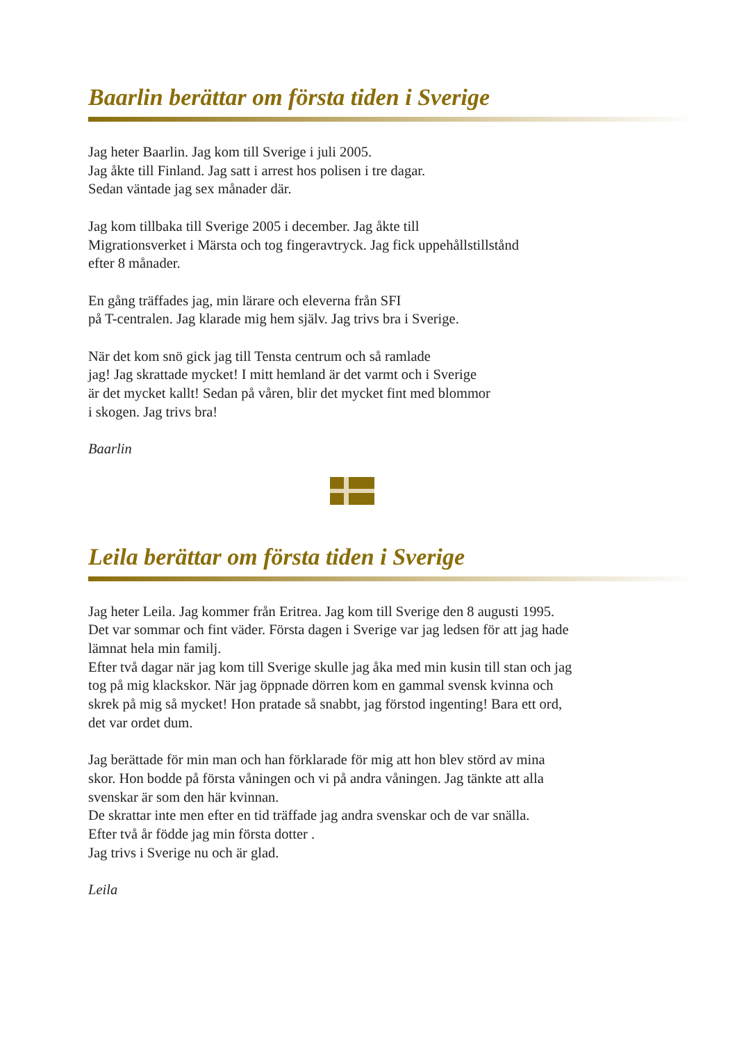Baarlin berättar om första tiden i Sverige
Jag heter Baarlin. Jag kom till Sverige i juli 2005.
Jag åkte till Finland. Jag satt i arrest hos polisen i tre dagar.
Sedan väntade jag sex månader där.
Jag kom tillbaka till Sverige 2005 i december. Jag åkte till
Migrationsverket i Märsta och tog fingeravtryck. Jag fick uppehållstillstånd
efter 8 månader.
En gång träffades jag, min lärare och eleverna från SFI
på T-centralen. Jag klarade mig hem själv. Jag trivs bra i Sverige.
När det kom snö gick jag till Tensta centrum och så ramlade
jag! Jag skrattade mycket! I mitt hemland är det varmt och i Sverige
är det mycket kallt! Sedan på våren, blir det mycket fint med blommor
i skogen. Jag trivs bra!
Baarlin
Leila berättar om första tiden i Sverige
Jag heter Leila. Jag kommer från Eritrea. Jag kom till Sverige den 8 augusti 1995.
Det var sommar och fint väder. Första dagen i Sverige var jag ledsen för att jag hade
lämnat hela min familj.
Efter två dagar när jag kom till Sverige skulle jag åka med min kusin till stan och jag
tog på mig klackskor. När jag öppnade dörren kom en gammal svensk kvinna och
skrek på mig så mycket! Hon pratade så snabbt, jag förstod ingenting! Bara ett ord,
det var ordet dum.
Jag berättade för min man och han förklarade för mig att hon blev störd av mina
skor. Hon bodde på första våningen och vi på andra våningen. Jag tänkte att alla
svenskar är som den här kvinnan.
De skrattar inte men efter en tid träffade jag andra svenskar och de var snälla.
Efter två år födde jag min första dotter .
Jag trivs i Sverige nu och är glad.
Leila